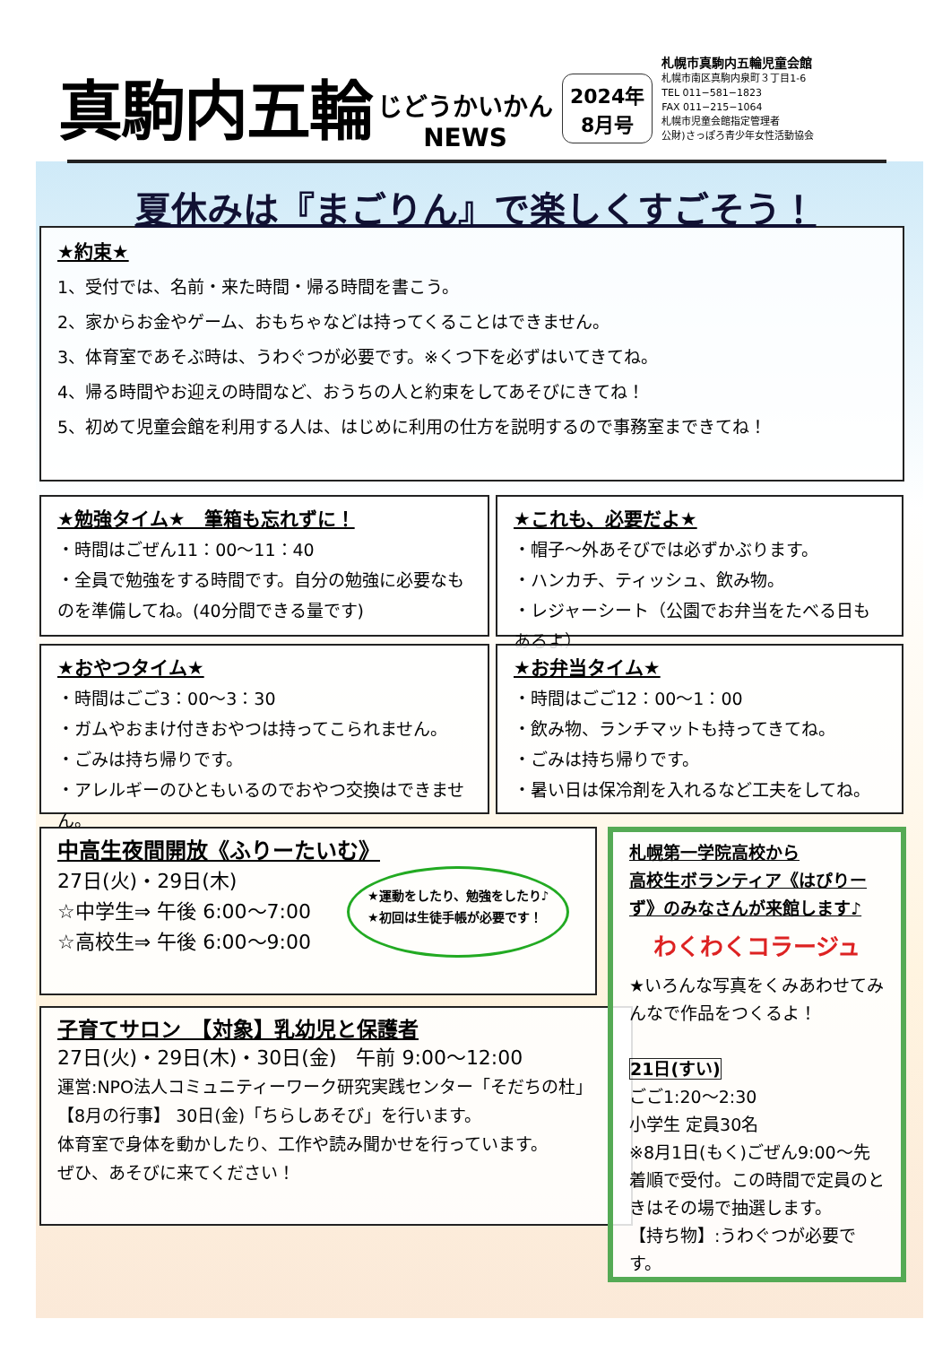真駒内五輪
じどうかいかん
NEWS
2024年
8月号
札幌市真駒内五輪児童会館
札幌市南区真駒内泉町３丁目1-6
TEL 011−581−1823
FAX 011−215−1064
札幌市児童会館指定管理者
公財)さっぽろ青少年女性活動協会
夏休みは『まごりん』で楽しくすごそう！
★約束★
1、受付では、名前・来た時間・帰る時間を書こう。
2、家からお金やゲーム、おもちゃなどは持ってくることはできません。
3、体育室であそぶ時は、うわぐつが必要です。※くつ下を必ずはいてきてね。
4、帰る時間やお迎えの時間など、おうちの人と約束をしてあそびにきてね！
5、初めて児童会館を利用する人は、はじめに利用の仕方を説明するので事務室まできてね！
★勉強タイム★　筆箱も忘れずに！
・時間はごぜん11：00〜11：40
・全員で勉強をする時間です。自分の勉強に必要なものを準備してね。(40分間できる量です)
★これも、必要だよ★
・帽子〜外あそびでは必ずかぶります。
・ハンカチ、ティッシュ、飲み物。
・レジャーシート（公園でお弁当をたべる日もあるよ）
★おやつタイム★
・時間はごご3：00〜3：30
・ガムやおまけ付きおやつは持ってこられません。
・ごみは持ち帰りです。
・アレルギーのひともいるのでおやつ交換はできません。
★お弁当タイム★
・時間はごご12：00〜1：00
・飲み物、ランチマットも持ってきてね。
・ごみは持ち帰りです。
・暑い日は保冷剤を入れるなど工夫をしてね。
中高生夜間開放《ふりーたいむ》
27日(火)・29日(木)
☆中学生⇒ 午後 6:00〜7:00
☆高校生⇒ 午後 6:00〜9:00
★運動をしたり、勉強をしたり♪
★初回は生徒手帳が必要です！
子育てサロン　【対象】乳幼児と保護者
27日(火)・29日(木)・30日(金)　午前 9:00〜12:00
運営:NPO法人コミュニティーワーク研究実践センター「そだちの杜」
【8月の行事】 30日(金)「ちらしあそび」を行います。
体育室で身体を動かしたり、工作や読み聞かせを行っています。
ぜひ、あそびに来てください！
札幌第一学院高校から
高校生ボランティア《はぴりーず》のみなさんが来館します♪
わくわくコラージュ
★いろんな写真をくみあわせてみんなで作品をつくるよ！
21日(すい)
ごご1:20〜2:30
小学生 定員30名
※8月1日(もく)ごぜん9:00〜先着順で受付。この時間で定員のときはその場で抽選します。
【持ち物】:うわぐつが必要です。